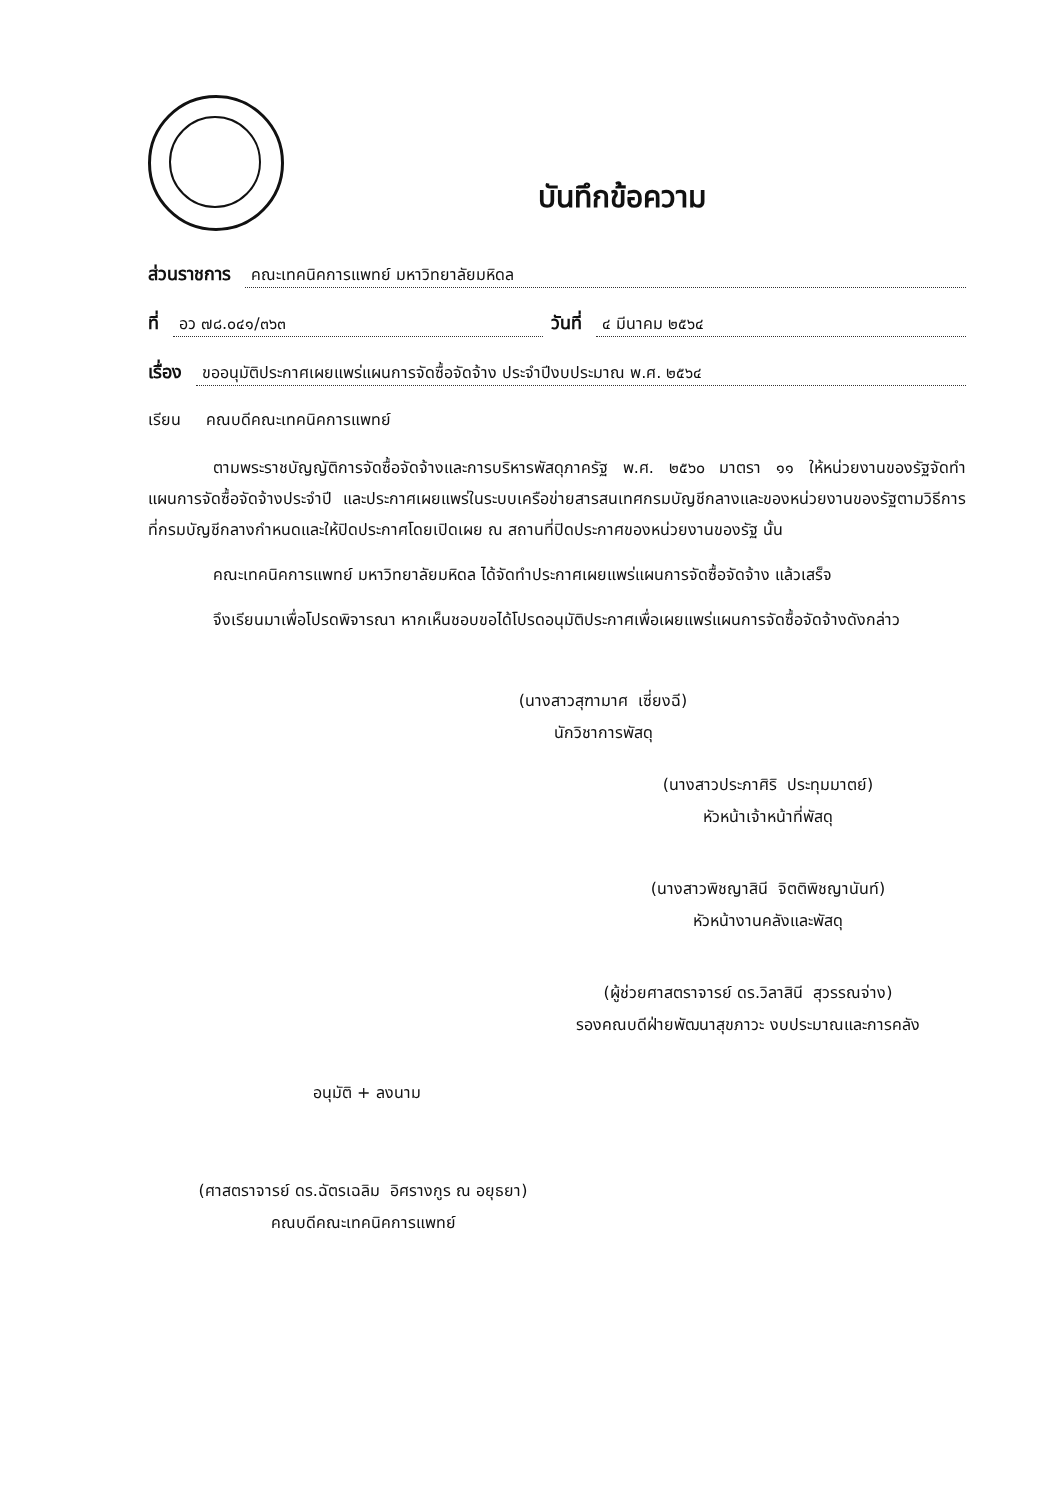บันทึกข้อความ
ส่วนราชการ คณะเทคนิคการแพทย์ มหาวิทยาลัยมหิดล
ที่ อว ๗๘.๐๔๑/๓๖๓ วันที่ ๔ มีนาคม ๒๕๖๔
เรื่อง ขออนุมัติประกาศเผยแพร่แผนการจัดซื้อจัดจ้าง ประจำปีงบประมาณ พ.ศ. ๒๕๖๔
เรียน คณบดีคณะเทคนิคการแพทย์
ตามพระราชบัญญัติการจัดซื้อจัดจ้างและการบริหารพัสดุภาครัฐ พ.ศ. ๒๕๖๐ มาตรา ๑๑ ให้หน่วยงานของรัฐจัดทำแผนการจัดซื้อจัดจ้างประจำปี และประกาศเผยแพร่ในระบบเครือข่ายสารสนเทศกรมบัญชีกลางและของหน่วยงานของรัฐตามวิธีการที่กรมบัญชีกลางกำหนดและให้ปิดประกาศโดยเปิดเผย ณ สถานที่ปิดประกาศของหน่วยงานของรัฐ นั้น
คณะเทคนิคการแพทย์ มหาวิทยาลัยมหิดล ได้จัดทำประกาศเผยแพร่แผนการจัดซื้อจัดจ้าง แล้วเสร็จ
จึงเรียนมาเพื่อโปรดพิจารณา หากเห็นชอบขอได้โปรดอนุมัติประกาศเพื่อเผยแพร่แผนการจัดซื้อจัดจ้างดังกล่าว
(นางสาวสุฑามาศ เซี่ยงฉี)
นักวิชาการพัสดุ
(นางสาวประภาศิริ ประทุมมาตย์)
หัวหน้าเจ้าหน้าที่พัสดุ
(นางสาวพิชญาสินี จิตติพิชญานันท์)
หัวหน้างานคลังและพัสดุ
(ผู้ช่วยศาสตราจารย์ ดร.วิลาสินี สุวรรณจ่าง)
รองคณบดีฝ่ายพัฒนาสุขภาวะ งบประมาณและการคลัง
อนุมัติ + ลงนาม
(ศาสตราจารย์ ดร.ฉัตรเฉลิม อิศรางกูร ณ อยุธยา)
คณบดีคณะเทคนิคการแพทย์